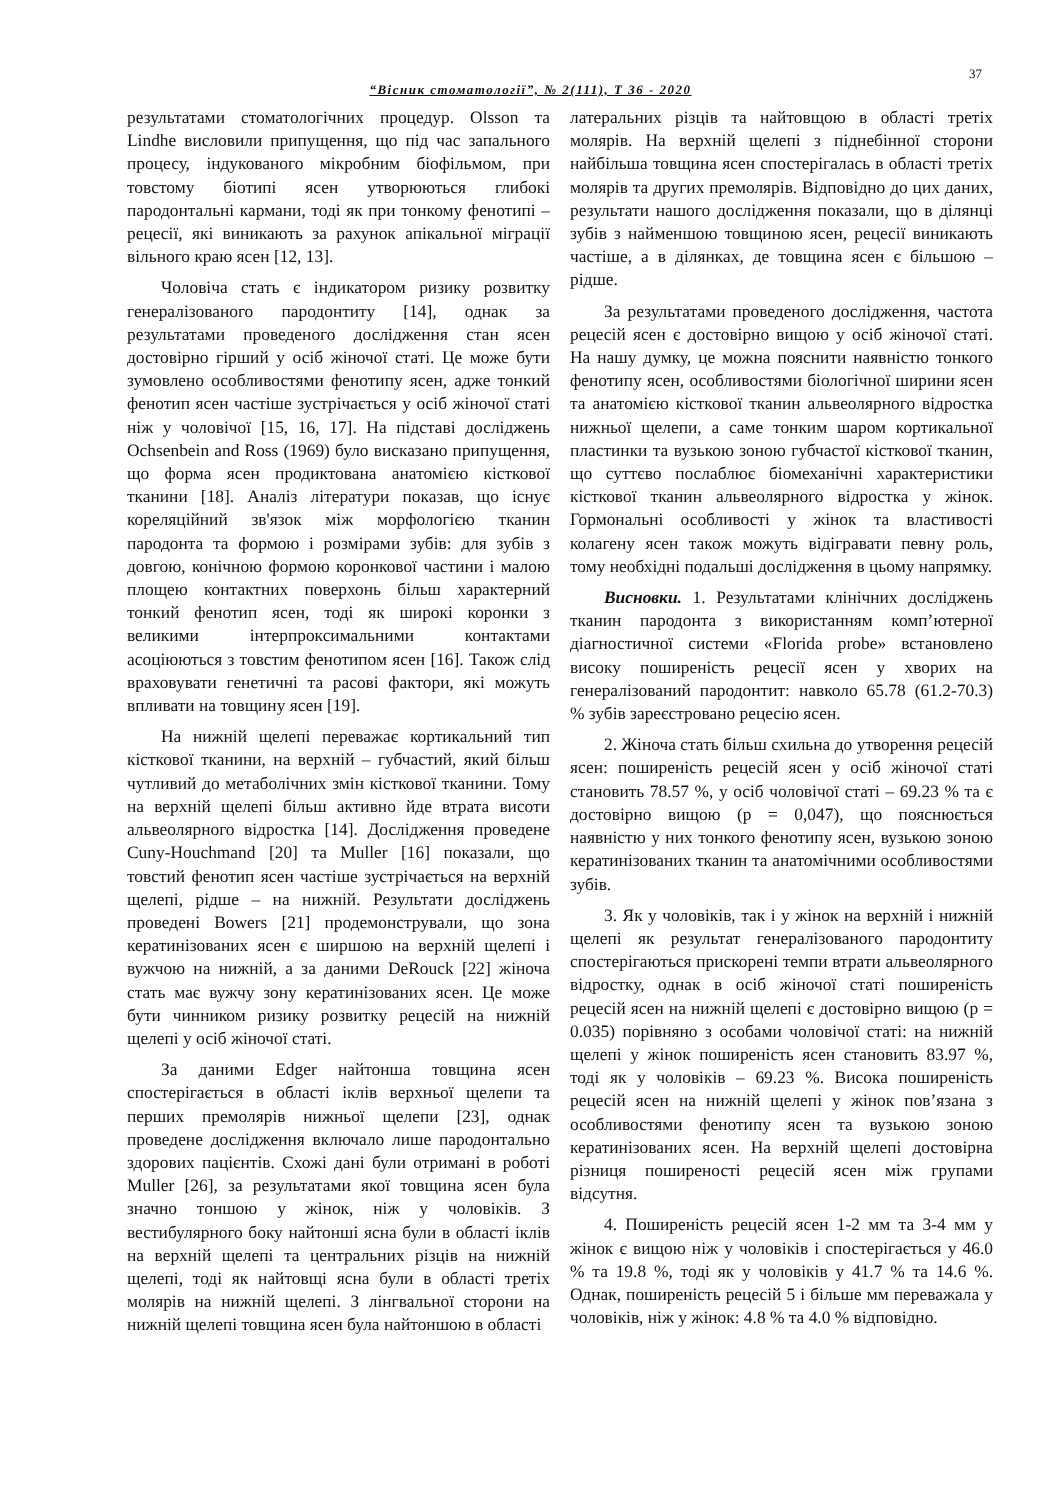37
“Вісник стоматології”, № 2(111), Т 36 - 2020
результатами стоматологічних процедур. Olsson та Lindhe висловили припущення, що під час запального процесу, індукованого мікробним біофільмом, при товстому біотипі ясен утворюються глибокі пародонтальні кармани, тоді як при тонкому фенотипі – рецесії, які виникають за рахунок апікальної міграції вільного краю ясен [12, 13].
Чоловіча стать є індикатором ризику розвитку генералізованого пародонтиту [14], однак за результатами проведеного дослідження стан ясен достовірно гірший у осіб жіночої статі. Це може бути зумовлено особливостями фенотипу ясен, адже тонкий фенотип ясен частіше зустрічається у осіб жіночої статі ніж у чоловічої [15, 16, 17]. На підставі досліджень Ochsenbein and Ross (1969) було висказано припущення, що форма ясен продиктована анатомією кісткової тканини [18]. Аналіз літератури показав, що існує кореляційний зв'язок між морфологією тканин пародонта та формою і розмірами зубів: для зубів з довгою, конічною формою коронкової частини і малою площею контактних поверхонь більш характерний тонкий фенотип ясен, тоді як широкі коронки з великими інтерпроксимальними контактами асоціюються з товстим фенотипом ясен [16]. Також слід враховувати генетичні та расові фактори, які можуть впливати на товщину ясен [19].
На нижній щелепі переважає кортикальний тип кісткової тканини, на верхній – губчастий, який більш чутливий до метаболічних змін кісткової тканини. Тому на верхній щелепі більш активно йде втрата висоти альвеолярного відростка [14]. Дослідження проведене Cuny-Houchmand [20] та Muller [16] показали, що товстий фенотип ясен частіше зустрічається на верхній щелепі, рідше – на нижній. Результати досліджень проведені Bowers [21] продемонстрували, що зона кератинізованих ясен є ширшою на верхній щелепі і вужчою на нижній, а за даними DeRouck [22] жіноча стать має вужчу зону кератинізованих ясен. Це може бути чинником ризику розвитку рецесій на нижній щелепі у осіб жіночої статі.
За даними Edger найтонша товщина ясен спостерігається в області іклів верхньої щелепи та перших премолярів нижньої щелепи [23], однак проведене дослідження включало лише пародонтально здорових пацієнтів. Схожі дані були отримані в роботі Muller [26], за результатами якої товщина ясен була значно тоншою у жінок, ніж у чоловіків. З вестибулярного боку найтонші ясна були в області іклів на верхній щелепі та центральних різців на нижній щелепі, тоді як найтовщі ясна були в області третіх молярів на нижній щелепі. З лінгвальної сторони на нижній щелепі товщина ясен була найтоншою в області
латеральних різців та найтовщою в області третіх молярів. На верхній щелепі з піднебінної сторони найбільша товщина ясен спостерігалась в області третіх молярів та других премолярів. Відповідно до цих даних, результати нашого дослідження показали, що в ділянці зубів з найменшою товщиною ясен, рецесії виникають частіше, а в ділянках, де товщина ясен є більшою – рідше.
За результатами проведеного дослідження, частота рецесій ясен є достовірно вищою у осіб жіночої статі. На нашу думку, це можна пояснити наявністю тонкого фенотипу ясен, особливостями біологічної ширини ясен та анатомією кісткової тканин альвеолярного відростка нижньої щелепи, а саме тонким шаром кортикальної пластинки та вузькою зоною губчастої кісткової тканин, що суттєво послаблює біомеханічні характеристики кісткової тканин альвеолярного відростка у жінок. Гормональні особливості у жінок та властивості колагену ясен також можуть відігравати певну роль, тому необхідні подальші дослідження в цьому напрямку.
Висновки. 1. Результатами клінічних досліджень тканин пародонта з використанням комп’ютерної діагностичної системи «Florida probe» встановлено високу поширеність рецесії ясен у хворих на генералізований пародонтит: навколо 65.78 (61.2-70.3) % зубів зареєстровано рецесію ясен.
2. Жіноча стать більш схильна до утворення рецесій ясен: поширеність рецесій ясен у осіб жіночої статі становить 78.57 %, у осіб чоловічої статі – 69.23 % та є достовірно вищою (р = 0,047), що пояснюється наявністю у них тонкого фенотипу ясен, вузькою зоною кератинізованих тканин та анатомічними особливостями зубів.
3. Як у чоловіків, так і у жінок на верхній і нижній щелепі як результат генералізованого пародонтиту спостерігаються прискорені темпи втрати альвеолярного відростку, однак в осіб жіночої статі поширеність рецесій ясен на нижній щелепі є достовірно вищою (р = 0.035) порівняно з особами чоловічої статі: на нижній щелепі у жінок поширеність ясен становить 83.97 %, тоді як у чоловіків – 69.23 %. Висока поширеність рецесій ясен на нижній щелепі у жінок пов’язана з особливостями фенотипу ясен та вузькою зоною кератинізованих ясен. На верхній щелепі достовірна різниця поширеності рецесій ясен між групами відсутня.
4. Поширеність рецесій ясен 1-2 мм та 3-4 мм у жінок є вищою ніж у чоловіків і спостерігається у 46.0 % та 19.8 %, тоді як у чоловіків у 41.7 % та 14.6 %. Однак, поширеність рецесій 5 і більше мм переважала у чоловіків, ніж у жінок: 4.8 % та 4.0 % відповідно.